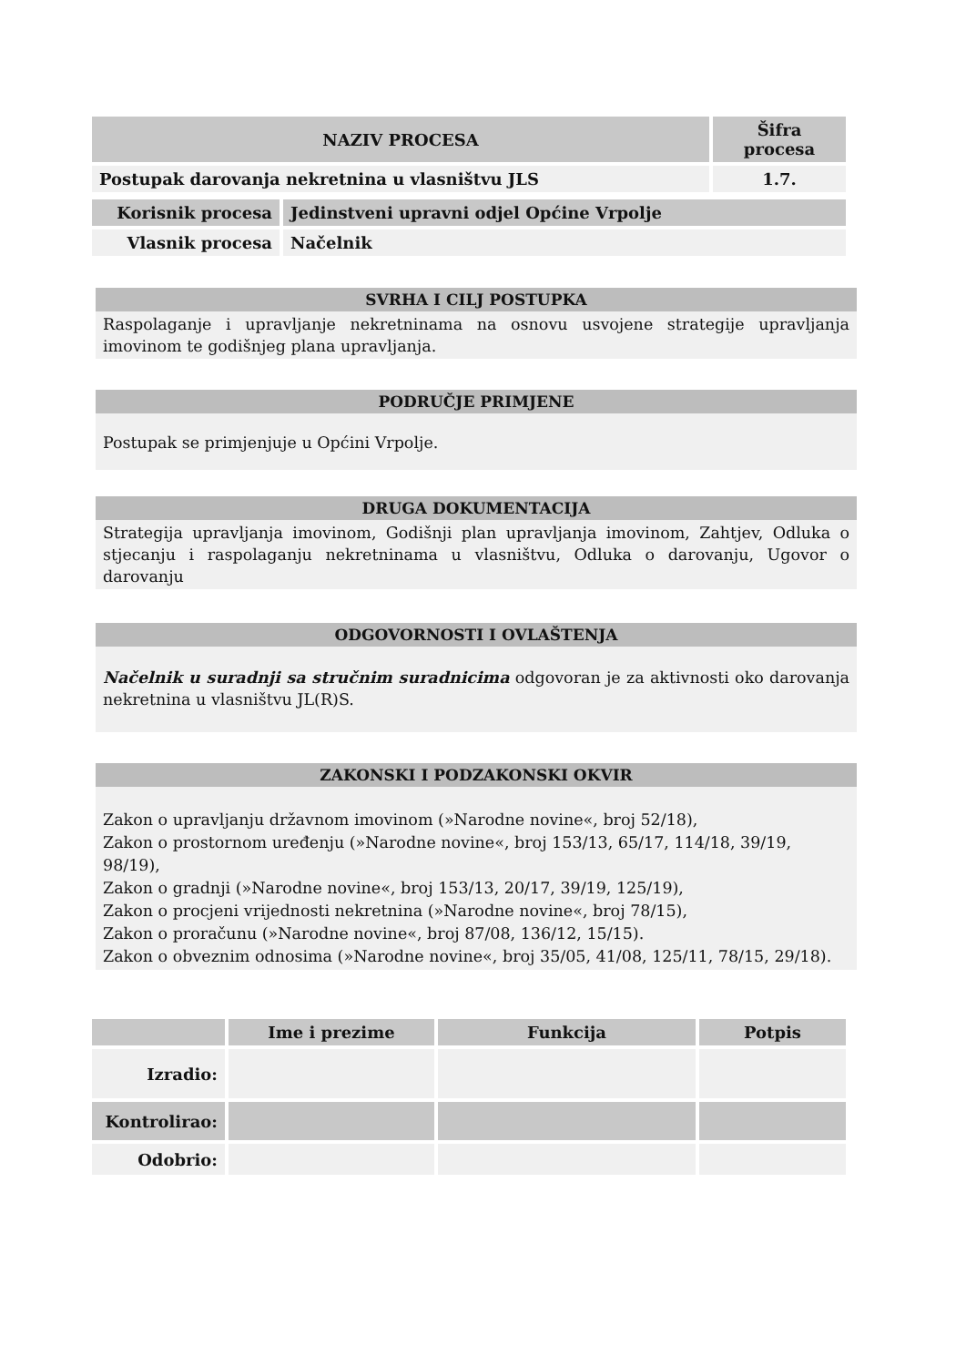| NAZIV PROCESA | Šifra procesa |
| --- | --- |
| Postupak darovanja nekretnina u vlasništvu JLS | 1.7. |
| Korisnik procesa | Jedinstveni upravni odjel Općine Vrpolje |
| Vlasnik procesa | Načelnik |
SVRHA I CILJ POSTUPKA
Raspolaganje i upravljanje nekretninama na osnovu usvojene strategije upravljanja imovinom te godišnjeg plana upravljanja.
PODRUČJE PRIMJENE
Postupak se primjenjuje u Općini Vrpolje.
DRUGA DOKUMENTACIJA
Strategija upravljanja imovinom, Godišnji plan upravljanja imovinom, Zahtjev, Odluka o stjecanju i raspolaganju nekretninama u vlasništvu, Odluka o darovanju, Ugovor o darovanju
ODGOVORNOSTI I OVLAŠTENJA
Načelnik u suradnji sa stručnim suradnicima odgovoran je za aktivnosti oko darovanja nekretnina u vlasništvu JL(R)S.
ZAKONSKI I PODZAKONSKI OKVIR
Zakon o upravljanju državnom imovinom (»Narodne novine«, broj 52/18),
Zakon o prostornom uređenju (»Narodne novine«, broj 153/13, 65/17, 114/18, 39/19, 98/19),
Zakon o gradnji (»Narodne novine«, broj 153/13, 20/17, 39/19, 125/19),
Zakon o procjeni vrijednosti nekretnina (»Narodne novine«, broj 78/15),
Zakon o proračunu (»Narodne novine«, broj 87/08, 136/12, 15/15).
Zakon o obveznim odnosima (»Narodne novine«, broj 35/05, 41/08, 125/11, 78/15, 29/18).
| | Ime i prezime | Funkcija | Potpis |
| --- | --- | --- | --- |
| Izradio: | | | |
| Kontrolirao: | | | |
| Odobrio: | | | |